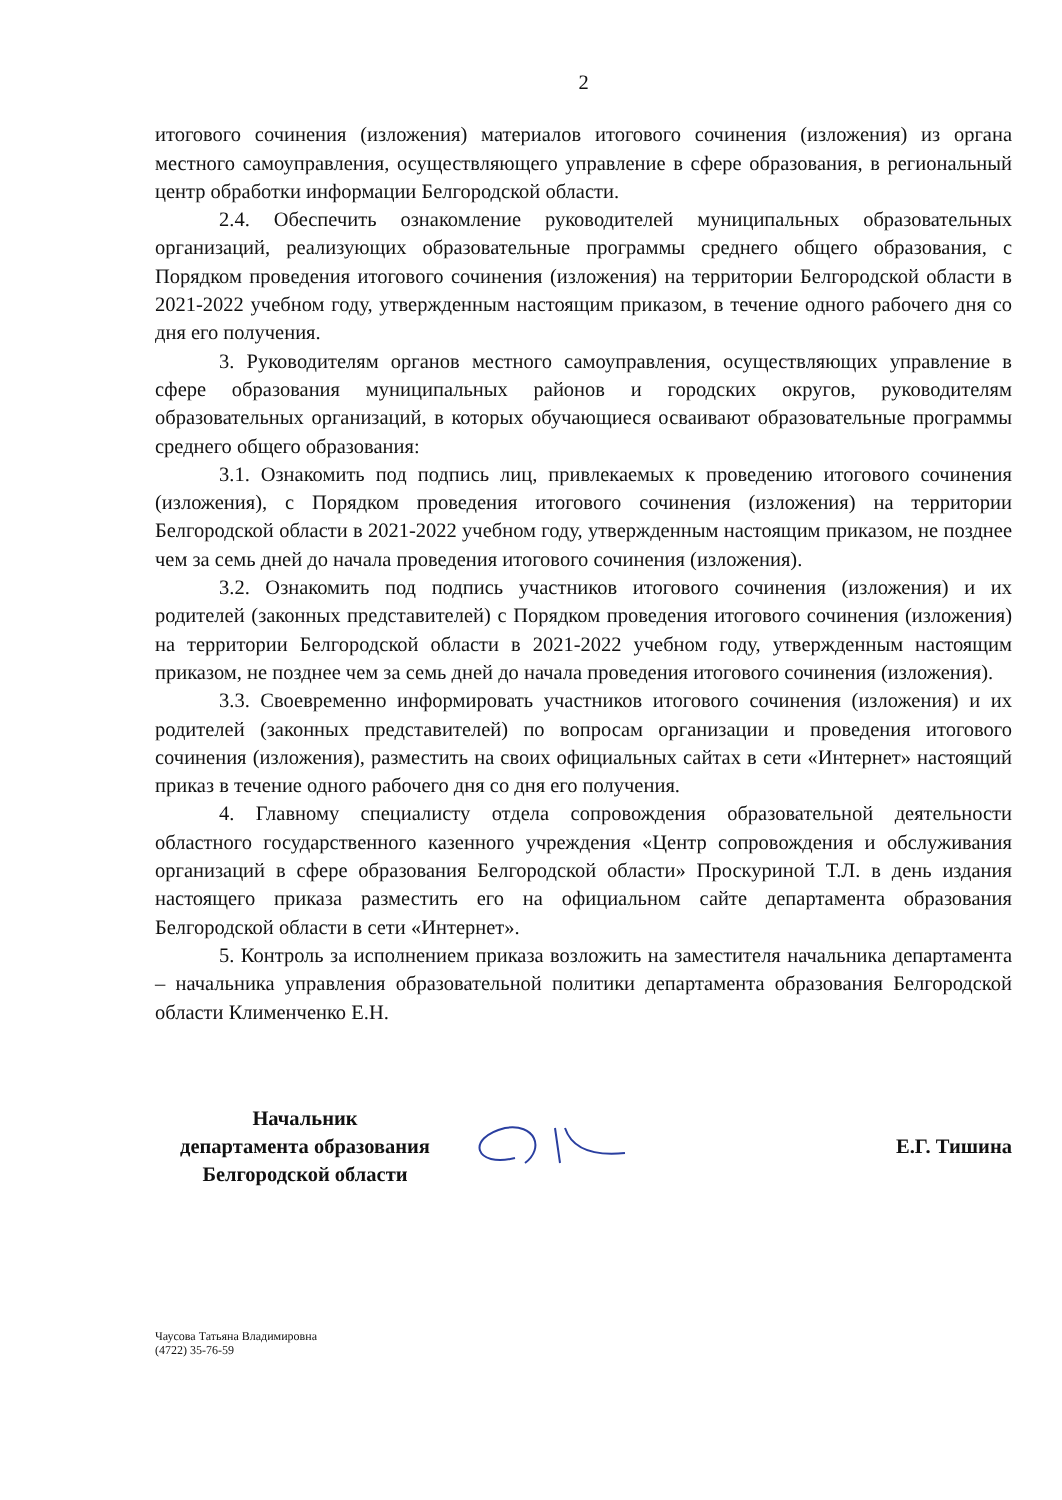2
итогового сочинения (изложения) материалов итогового сочинения (изложения) из органа местного самоуправления, осуществляющего управление в сфере образования, в региональный центр обработки информации Белгородской области.
2.4. Обеспечить ознакомление руководителей муниципальных образовательных организаций, реализующих образовательные программы среднего общего образования, с Порядком проведения итогового сочинения (изложения) на территории Белгородской области в 2021-2022 учебном году, утвержденным настоящим приказом, в течение одного рабочего дня со дня его получения.
3. Руководителям органов местного самоуправления, осуществляющих управление в сфере образования муниципальных районов и городских округов, руководителям образовательных организаций, в которых обучающиеся осваивают образовательные программы среднего общего образования:
3.1. Ознакомить под подпись лиц, привлекаемых к проведению итогового сочинения (изложения), с Порядком проведения итогового сочинения (изложения) на территории Белгородской области в 2021-2022 учебном году, утвержденным настоящим приказом, не позднее чем за семь дней до начала проведения итогового сочинения (изложения).
3.2. Ознакомить под подпись участников итогового сочинения (изложения) и их родителей (законных представителей) с Порядком проведения итогового сочинения (изложения) на территории Белгородской области в 2021-2022 учебном году, утвержденным настоящим приказом, не позднее чем за семь дней до начала проведения итогового сочинения (изложения).
3.3. Своевременно информировать участников итогового сочинения (изложения) и их родителей (законных представителей) по вопросам организации и проведения итогового сочинения (изложения), разместить на своих официальных сайтах в сети «Интернет» настоящий приказ в течение одного рабочего дня со дня его получения.
4. Главному специалисту отдела сопровождения образовательной деятельности областного государственного казенного учреждения «Центр сопровождения и обслуживания организаций в сфере образования Белгородской области» Проскуриной Т.Л. в день издания настоящего приказа разместить его на официальном сайте департамента образования Белгородской области в сети «Интернет».
5. Контроль за исполнением приказа возложить на заместителя начальника департамента – начальника управления образовательной политики департамента образования Белгородской области Клименченко Е.Н.
Начальник
департамента образования
Белгородской области
Е.Г. Тишина
Чаусова Татьяна Владимировна
(4722) 35-76-59